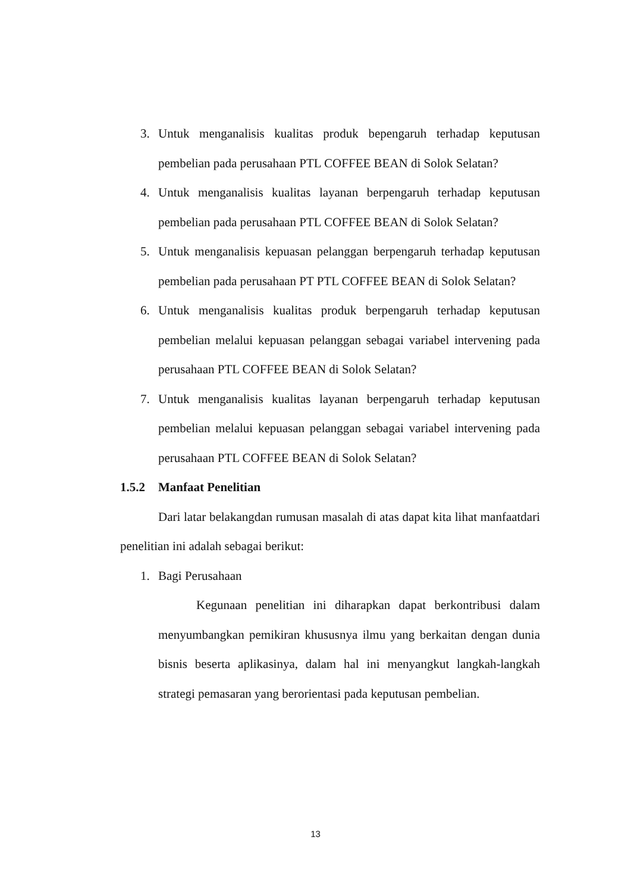3. Untuk menganalisis kualitas produk bepengaruh terhadap keputusan pembelian pada perusahaan PTL COFFEE BEAN di Solok Selatan?
4. Untuk menganalisis kualitas layanan berpengaruh terhadap keputusan pembelian pada perusahaan PTL COFFEE BEAN di Solok Selatan?
5. Untuk menganalisis kepuasan pelanggan berpengaruh terhadap keputusan pembelian pada perusahaan PT PTL COFFEE BEAN di Solok Selatan?
6. Untuk menganalisis kualitas produk berpengaruh terhadap keputusan pembelian melalui kepuasan pelanggan sebagai variabel intervening pada perusahaan PTL COFFEE BEAN di Solok Selatan?
7. Untuk menganalisis kualitas layanan berpengaruh terhadap keputusan pembelian melalui kepuasan pelanggan sebagai variabel intervening pada perusahaan PTL COFFEE BEAN di Solok Selatan?
1.5.2 Manfaat Penelitian
Dari latar belakangdan rumusan masalah di atas dapat kita lihat manfaatdari penelitian ini adalah sebagai berikut:
1. Bagi Perusahaan
Kegunaan penelitian ini diharapkan dapat berkontribusi dalam menyumbangkan pemikiran khususnya ilmu yang berkaitan dengan dunia bisnis beserta aplikasinya, dalam hal ini menyangkut langkah-langkah strategi pemasaran yang berorientasi pada keputusan pembelian.
13